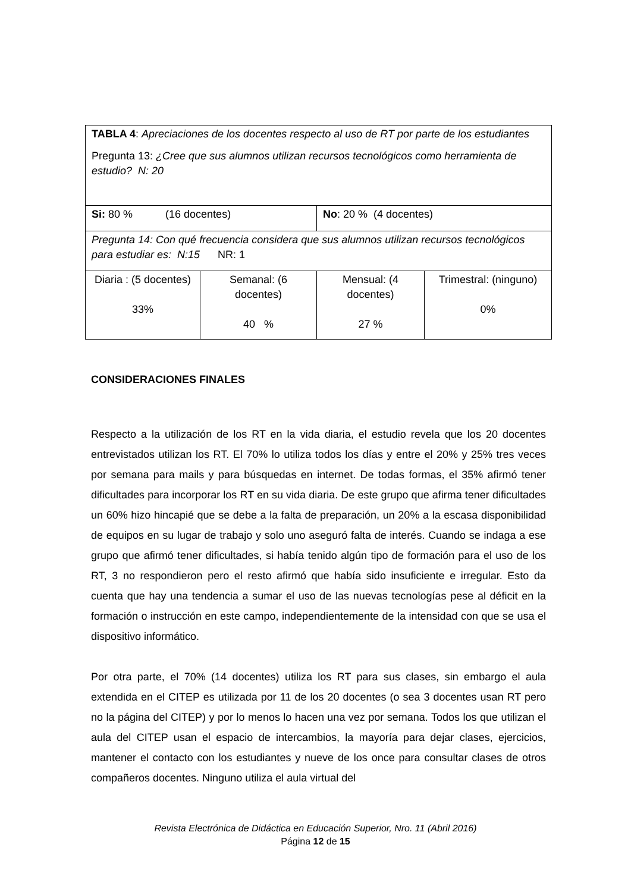| TABLA 4 : Apreciaciones de los docentes respecto al uso de RT por parte de los estudiantes Pregunta 13: ¿Cree que sus alumnos utilizan recursos tecnológicos como herramienta de estudio? N: 20 | | | |
| Si: 80 % (16 docentes) | | No : 20 % (4 docentes) | |
| Pregunta 14: Con qué frecuencia considera que sus alumnos utilizan recursos tecnológicos para estudiar es: N:15 NR: 1 | | | |
| Diaria : (5 docentes) 33% | Semanal: (6 docentes) 40 % | Mensual: (4 docentes) 27 % | Trimestral: (ninguno) 0% |
CONSIDERACIONES FINALES
Respecto a la utilización de los RT en la vida diaria, el estudio revela que los 20 docentes entrevistados utilizan los RT. El 70% lo utiliza todos los días y entre el 20% y 25% tres veces por semana para mails y para búsquedas en internet. De todas formas, el 35% afirmó tener dificultades para incorporar los RT en su vida diaria. De este grupo que afirma tener dificultades un 60% hizo hincapié que se debe a la falta de preparación, un 20% a la escasa disponibilidad de equipos en su lugar de trabajo y solo uno aseguró falta de interés. Cuando se indaga a ese grupo que afirmó tener dificultades, si había tenido algún tipo de formación para el uso de los RT, 3 no respondieron pero el resto afirmó que había sido insuficiente e irregular. Esto da cuenta que hay una tendencia a sumar el uso de las nuevas tecnologías pese al déficit en la formación o instrucción en este campo, independientemente de la intensidad con que se usa el dispositivo informático.
Por otra parte, el 70% (14 docentes) utiliza los RT para sus clases, sin embargo el aula extendida en el CITEP es utilizada por 11 de los 20 docentes (o sea 3 docentes usan RT pero no la página del CITEP) y por lo menos lo hacen una vez por semana. Todos los que utilizan el aula del CITEP usan el espacio de intercambios, la mayoría para dejar clases, ejercicios, mantener el contacto con los estudiantes y nueve de los once para consultar clases de otros compañeros docentes. Ninguno utiliza el aula virtual del
Revista Electrónica de Didáctica en Educación Superior, Nro. 11 (Abril 2016)
Página 12 de 15